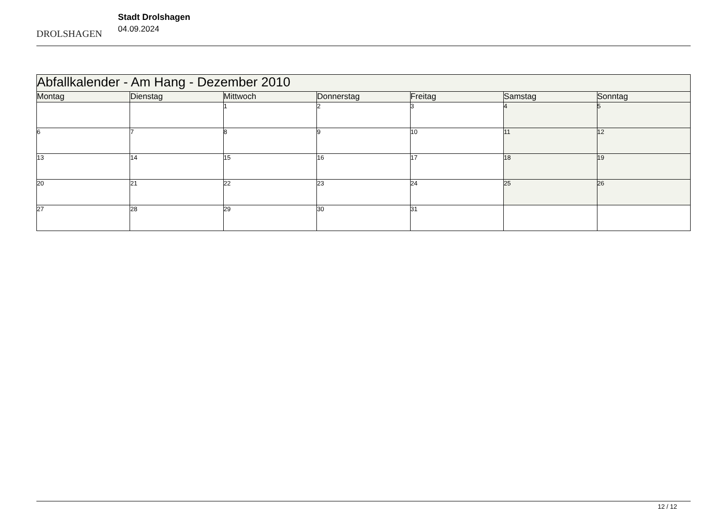DROLSHAGEN
Stadt Drolshagen
04.09.2024
| Abfallkalender - Am Hang - Dezember 2010 | | | | | | |
| Montag | Dienstag | Mittwoch | Donnerstag | Freitag | Samstag | Sonntag |
| | | 1 | 2 | 3 | 4 | 5 |
| 6 | 7 | 8 | 9 | 10 | 11 | 12 |
| 13 | 14 | 15 | 16 | 17 | 18 | 19 |
| 20 | 21 | 22 | 23 | 24 | 25 | 26 |
| 27 | 28 | 29 | 30 | 31 | | |
12 / 12